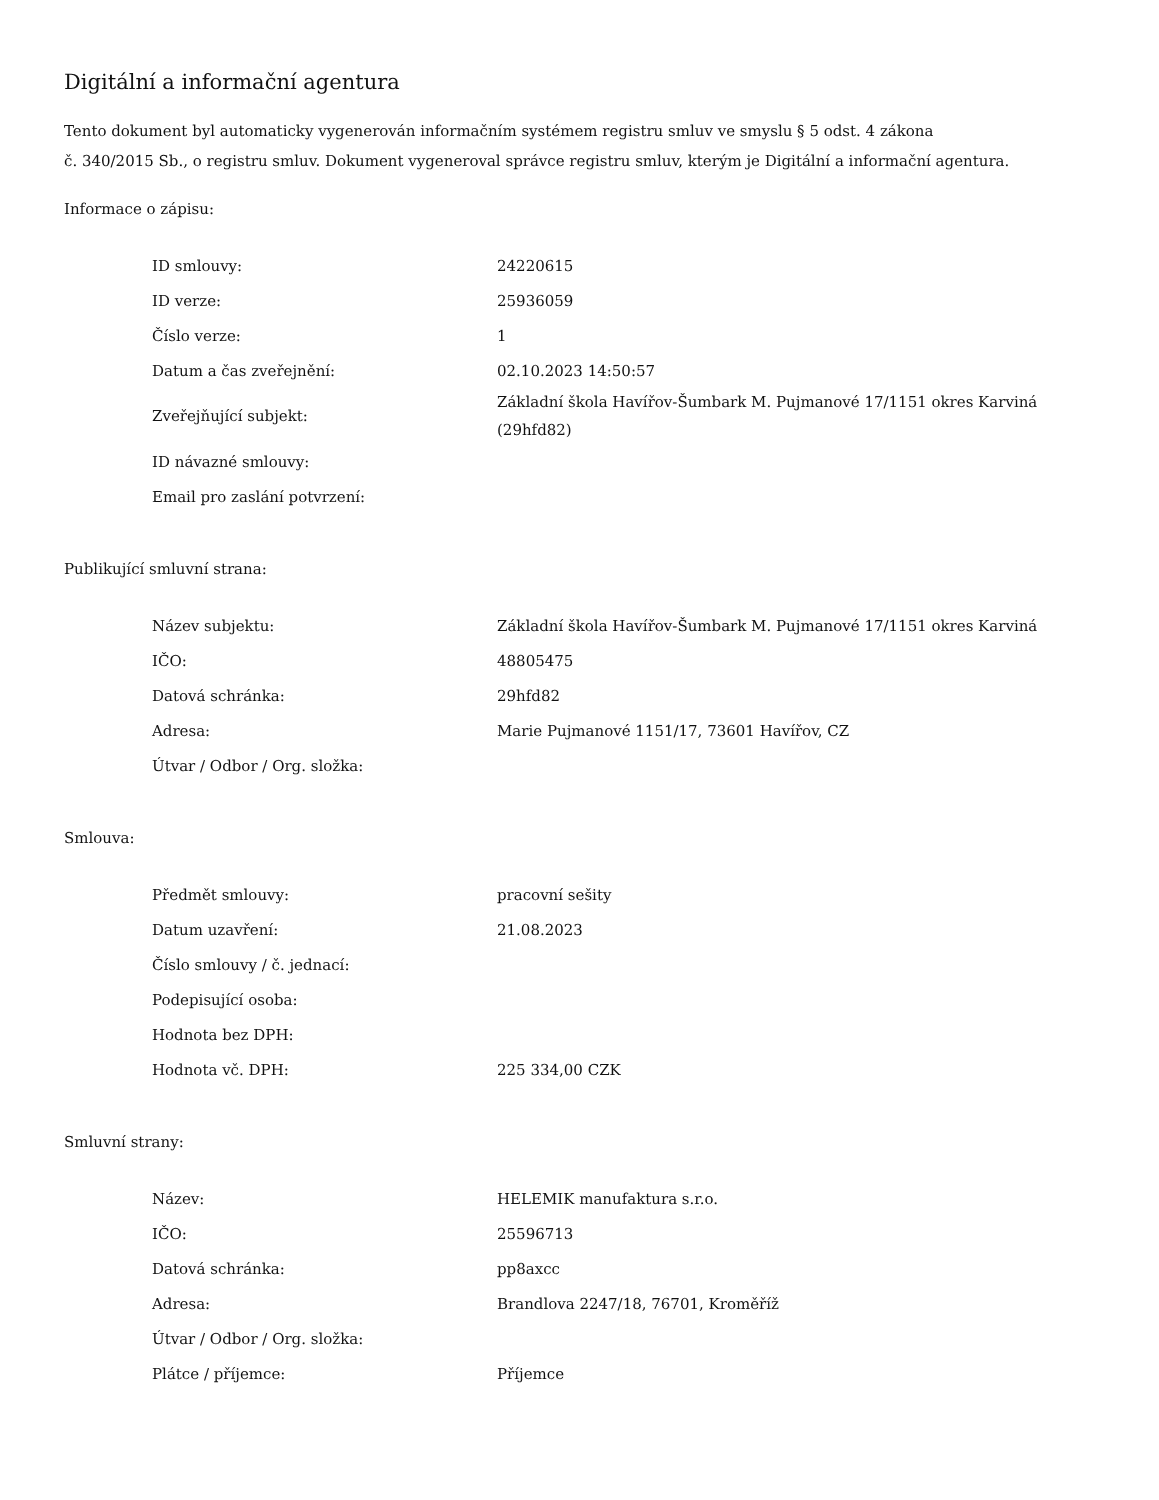Digitální a informační agentura
Tento dokument byl automaticky vygenerován informačním systémem registru smluv ve smyslu § 5 odst. 4 zákona
č. 340/2015 Sb., o registru smluv. Dokument vygeneroval správce registru smluv, kterým je Digitální a informační agentura.
Informace o zápisu:
| ID smlouvy: | 24220615 |
| ID verze: | 25936059 |
| Číslo verze: | 1 |
| Datum a čas zveřejnění: | 02.10.2023 14:50:57 |
| Zveřejňující subjekt: | Základní škola Havířov-Šumbark M. Pujmanové 17/1151 okres Karviná (29hfd82) |
| ID návazné smlouvy: | |
| Email pro zaslání potvrzení: | |
Publikující smluvní strana:
| Název subjektu: | Základní škola Havířov-Šumbark M. Pujmanové 17/1151 okres Karviná |
| IČO: | 48805475 |
| Datová schránka: | 29hfd82 |
| Adresa: | Marie Pujmanové 1151/17, 73601 Havířov, CZ |
| Útvar / Odbor / Org. složka: | |
Smlouva:
| Předmět smlouvy: | pracovní sešity |
| Datum uzavření: | 21.08.2023 |
| Číslo smlouvy / č. jednací: | |
| Podepisující osoba: | |
| Hodnota bez DPH: | |
| Hodnota vč. DPH: | 225 334,00 CZK |
Smluvní strany:
| Název: | HELEMIK manufaktura s.r.o. |
| IČO: | 25596713 |
| Datová schránka: | pp8axcc |
| Adresa: | Brandlova 2247/18, 76701, Kroměříž |
| Útvar / Odbor / Org. složka: | |
| Plátce / příjemce: | Příjemce |